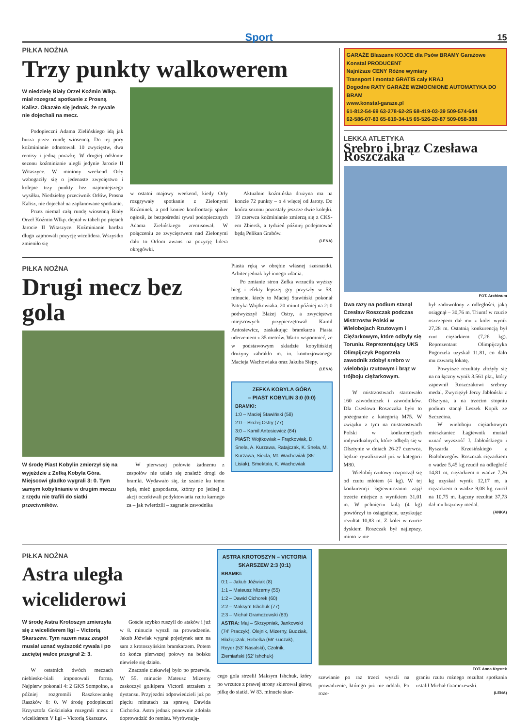Sport 15
PIŁKA NOŻNA
Trzy punkty walkowerem
W niedzielę Biały Orzeł Koźmin Wlkp. miał rozegrać spotkanie z Prosną Kalisz. Okazało się jednak, że rywale nie dojechali na mecz.
Podopieczni Adama Zielińskiego idą jak burza przez rundę wiosenną. Do tej pory koźminianie odnotowali 10 zwycięstw, dwa remisy i jedną porażkę. W drugiej odsłonie sezonu koźminianie ulegli jedynie Jarocie II Witaszyce. W miniony weekend Orły wzbogaciły się o jedenaste zwycięstwo i kolejne trzy punkty bez najmniejszego wysiłku. Niedzielny przeciwnik Orłów, Prosna Kalisz, nie dojechał na zaplanowane spotkanie.
Przez niemal całą rundę wiosenną Biały Orzeł Koźmin Wlkp. deptał w tabeli po piętach Jarocie II Witaszyce. Koźminianie bardzo długo zajmowali pozycję wicelidera. Wszystko zmieniło się
w ostatni majowy weekend, kiedy Orły rozgrywały spotkanie z Zielonymi Koźminek, a pod koniec konfrontacji spiker ogłosił, że bezpośredni rywal podopiecznych Adama Zielińskiego zremisował. W połączeniu ze zwycięstwem nad Zielonymi dało to Orłom awans na pozycję lidera okręgówki.
Aktualnie koźmińska drużyna ma na koncie 72 punkty – o 4 więcej od Jaroty. Do końca sezonu pozostały jeszcze dwie kolejki. 19 czerwca koźminianie zmierzą się z CKS-em Zbiersk, a tydzień później podejmować będą Pelikan Grabów.
(LENA)
PIŁKA NOŻNA
Drugi mecz bez gola
W środę Piast Kobylin zmierzył się na wyjeździe z Zefką Kobyla Góra. Miejscowi gładko wygrali 3: 0. Tym samym kobylinianie w drugim meczu z rzędu nie trafili do siatki przeciwników.
W pierwszej połowie żadnemu z zespołów nie udało się znaleźć drogi do bramki. Wydawało się, że szanse ku temu będą mieć gospodarze, którzy po jednej z akcji oczekiwali podyktowania rzutu karnego za – jak twierdzili – zagranie zawodnika
Piasta ręką w obrębie własnej szesnastki. Arbiter jednak był innego zdania.
Po zmianie stron Zefka wrzuciła wyższy bieg i efekty lepszej gry przyszły w 58. minucie, kiedy to Maciej Stawiński pokonał Patryka Wojtkowiaka. 20 minut później na 2: 0 podwyższył Błażej Ostry, a zwycięstwo miejscowych przypieczętował Kamil Antosiewicz, zaskakując bramkarza Piasta uderzeniem z 35 metrów. Warto wspomnieć, że w podstawowym składzie kobylińskiej drużyny zabrakło m. in. kontuzjowanego Macieja Wachowiaka oraz Jakuba Siepy.
(LENA)
ZEFKA KOBYLA GÓRA
– PIAST KOBYLIN 3:0 (0:0)
BRAMKI:
1:0 – Maciej Stawiński (58)
2:0 – Błażej Ostry (77)
3:0 – Kamil Antosiewicz (84)
PIAST: Wojtkowiak – Frąckowiak, D. Snela, A. Kurzawa, Ratajczak, K. Snela, M. Kurzawa, Siecla, Mt. Wachowiak (85' Lisiak), Smektała, K. Wachowiak
GARAŻE Blaszane KOJCE dla Psów BRAMY Garażowe
Konstal PRODUCENT
Najniższe CENY Różne wymiary
Transport i montaż GRATIS cały KRAJ
Dogodne RATY GARAŻE WZMOCNIONE AUTOMATYKA DO BRAM
www.konstal-garaze.pl
61-812-54-69 63-278-62-25 68-419-03-39 509-574-644
62-586-07-83 65-619-34-15 65-526-20-87 509-058-388
LEKKA ATLETYKA
Srebro i brąz Czesława Roszczaka
FOT. Archiwum
Dwa razy na podium stanął Czesław Roszczak podczas Mistrzostw Polski w Wielobojach Rzutowym i Ciężarkowym, które odbyły się Toruniu. Reprezentujący UKS Olimpijczyk Pogorzela zawodnik zdobył srebro w wieloboju rzutowym i brąz w trójboju ciężarkowym.
W mistrzostwach startowało 160 zawodniczek i zawodników. Dla Czesława Roszczaka było to pożegnanie z kategorią M75. W związku z tym na mistrzostwach Polski w konkurencjach indywidualnych, które odbędą się w Olsztynie w dniach 26-27 czerwca, będzie rywalizował już w kategorii M80.
Wielobój rzutowy rozpoczął się od rzutu młotem (4 kg). W tej konkurencji łagiewniczanin zajął trzecie miejsce z wynikiem 31,01 m. W pchnięciu kulą (4 kg) powtórzył to osiągnięcie, uzyskując rezultat 10,83 m. Z kolei w rzucie dyskiem Roszczak był najlepszy, mimo iż nie
był zadowolony z odległości, jaką osiągnął – 30,76 m. Triumf w rzucie oszczepem dał mu z kolei wynik 27,28 m. Ostatnią konkurencją był rzut ciężarkiem (7,26 kg). Reprezentant Olimpijczyka Pogorzela uzyskał 11,81, co dało mu czwartą lokatę.
Powyższe rezultaty złożyły się na na łączny wynik 3.561 pkt., który zapewnił Roszczakowi srebrny medal. Zwyciężył Jerzy Jabłoński z Olsztyna, a na trzecim stopniu podium stanął Leszek Kopik ze Szczecina.
W wieloboju ciężarkowym mieszkaniec Łagiewnik musiał uznać wyższość J. Jabłońskiego i Ryszarda Krzesińskiego z Białobrzegów. Roszczak ciężarkiem o wadze 5,45 kg rzucił na odległość 14,81 m, ciężarkiem o wadze 7,26 kg uzyskał wynik 12,17 m, a ciężarkiem o wadze 9,08 kg rzucił na 10,75 m. Łączny rezultat 37,73 dał mu brązowy medal.
(ANKA)
PIŁKA NOŻNA
Astra uległa wiceliderowi
W środę Astra Krotoszyn zmierzyła się z wiceliderem ligi – Victorią Skarszew. Tym razem nasz zespół musiał uznać wyższość rywala i po zaciętej walce przegrał 2: 3.
W ostatnich dwóch meczach niebiesko-biali imponowali formą. Najpierw pokonali 4: 2 GKS Sompolno, a później rozgromili Raszkowiankę Raszków 8: 0. W środę podopieczni Krzysztofa Gościniaka rozegrali mecz z wiceliderem V ligi – Victorią Skarszew.
Goście szybko ruszyli do ataków i już w 8. minucie wyszli na prowadzenie. Jakub Jóźwiak wygrał pojedynek sam na sam z krotoszyńskim bramkarzem. Potem do końca pierwszej połowy na boisku niewiele się działo.
Znacznie ciekawiej było po przerwie. W 55. minucie Mateusz Mizerny zaskoczył golkipera Victorii strzałem z dystansu. Przyjezdni odpowiedzieli już po pięciu minutach za sprawą Dawida Cichorka. Astra jednak ponownie zdołała doprowadzić do remisu. Wyrównują-
ASTRA KROTOSZYN – VICTORIA SKARSZEW 2:3 (0:1)
BRAMKI:
0:1 – Jakub Jóźwiak (8)
1:1 – Mateusz Mizerny (55)
1:2 – Dawid Cichorek (60)
2:2 – Maksym Ishchuk (77)
2:3 – Michał Gramczewski (83)
ASTRA: Maj – Skrzypniak, Jankowski (74' Praczyk), Olejnik, Mizerny, Budziak, Błażejczak, Rebelka (66' Łuczak), Reyer (53' Nasalski), Czołnik, Ziemiański (62' Ishchuk)
cego gola strzelił Maksym Ishchuk, który po wrzutce z prawej strony skierował głową piłkę do siatki. W 83. minucie skar-
FOT. Anna Krystek
szewianie po raz trzeci wyszli na prowadzenie, którego już nie oddali. Po roze-
graniu rzutu rożnego rezultat spotkania ustalił Michał Gramczewski.
(LENA)